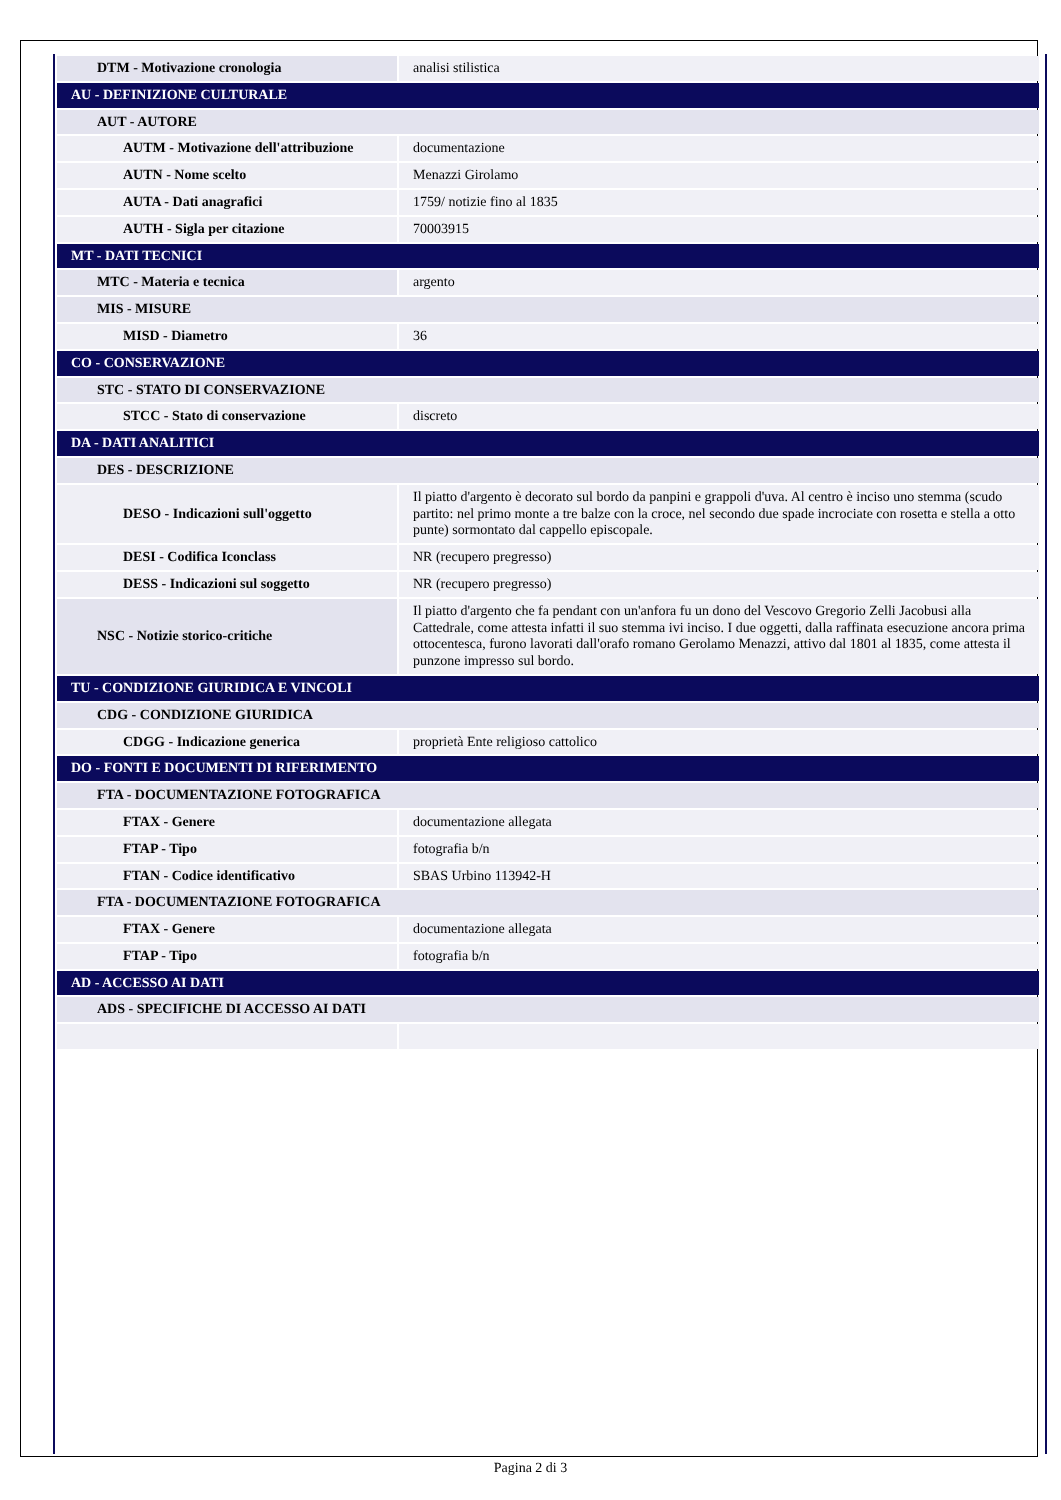| DTM - Motivazione cronologia | analisi stilistica |
| AU - DEFINIZIONE CULTURALE | |
| AUT - AUTORE | |
| AUTM - Motivazione dell'attribuzione | documentazione |
| AUTN - Nome scelto | Menazzi Girolamo |
| AUTA - Dati anagrafici | 1759/ notizie fino al 1835 |
| AUTH - Sigla per citazione | 70003915 |
| MT - DATI TECNICI | |
| MTC - Materia e tecnica | argento |
| MIS - MISURE | |
| MISD - Diametro | 36 |
| CO - CONSERVAZIONE | |
| STC - STATO DI CONSERVAZIONE | |
| STCC - Stato di conservazione | discreto |
| DA - DATI ANALITICI | |
| DES - DESCRIZIONE | |
| DESO - Indicazioni sull'oggetto | Il piatto d'argento è decorato sul bordo da panpini e grappoli d'uva. Al centro è inciso uno stemma (scudo partito: nel primo monte a tre balze con la croce, nel secondo due spade incrociate con rosetta e stella a otto punte) sormontato dal cappello episcopale. |
| DESI - Codifica Iconclass | NR (recupero pregresso) |
| DESS - Indicazioni sul soggetto | NR (recupero pregresso) |
| NSC - Notizie storico-critiche | Il piatto d'argento che fa pendant con un'anfora fu un dono del Vescovo Gregorio Zelli Jacobusi alla Cattedrale, come attesta infatti il suo stemma ivi inciso. I due oggetti, dalla raffinata esecuzione ancora prima ottocentesca, furono lavorati dall'orafo romano Gerolamo Menazzi, attivo dal 1801 al 1835, come attesta il punzone impresso sul bordo. |
| TU - CONDIZIONE GIURIDICA E VINCOLI | |
| CDG - CONDIZIONE GIURIDICA | |
| CDGG - Indicazione generica | proprietà Ente religioso cattolico |
| DO - FONTI E DOCUMENTI DI RIFERIMENTO | |
| FTA - DOCUMENTAZIONE FOTOGRAFICA | |
| FTAX - Genere | documentazione allegata |
| FTAP - Tipo | fotografia b/n |
| FTAN - Codice identificativo | SBAS Urbino 113942-H |
| FTA - DOCUMENTAZIONE FOTOGRAFICA | |
| FTAX - Genere | documentazione allegata |
| FTAP - Tipo | fotografia b/n |
| AD - ACCESSO AI DATI | |
| ADS - SPECIFICHE DI ACCESSO AI DATI | |
Pagina 2 di 3